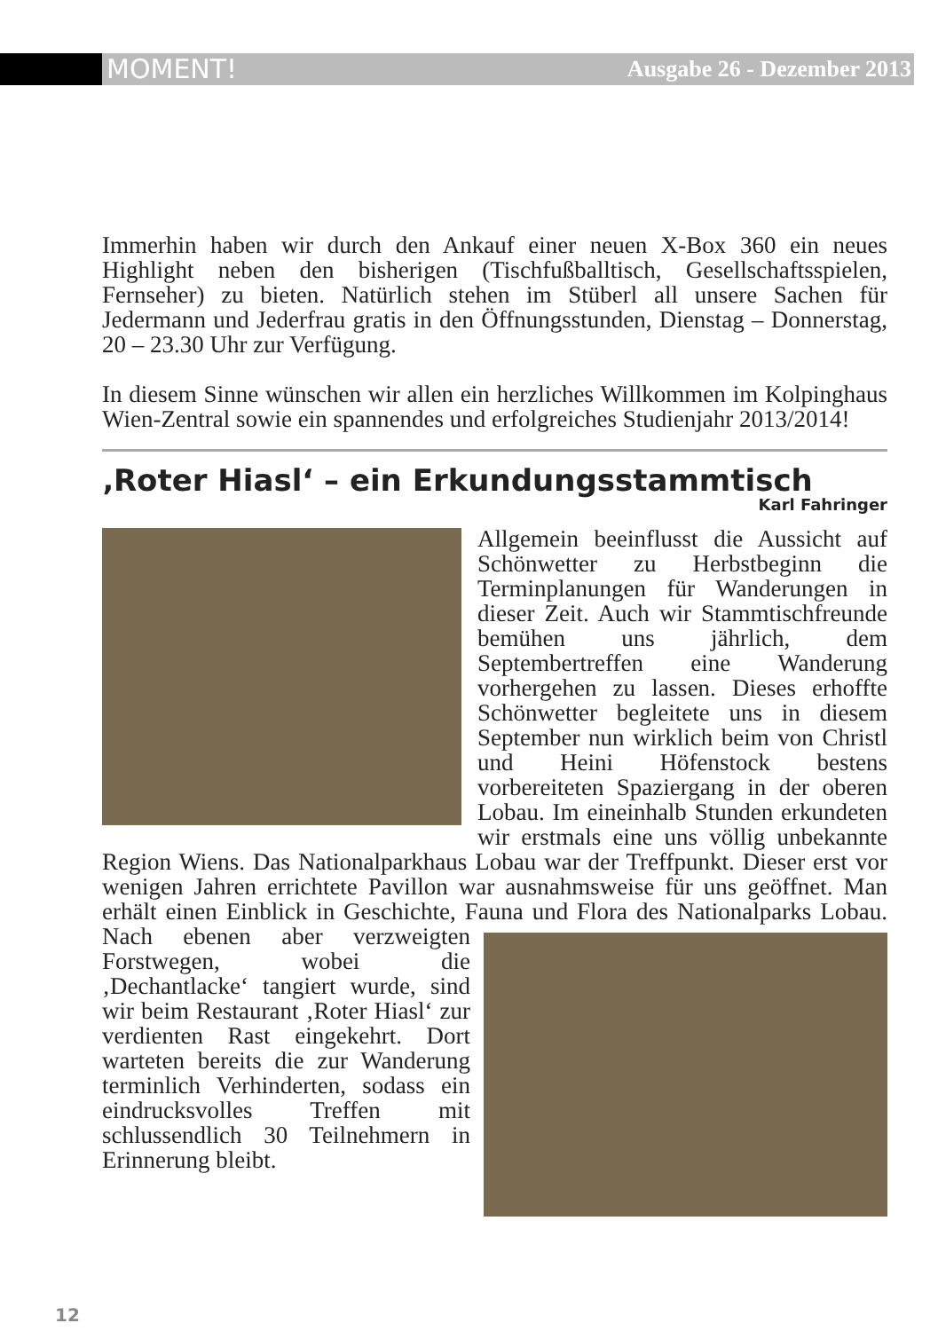MOMENT! Ausgabe 26 - Dezember 2013
Immerhin haben wir durch den Ankauf einer neuen X-Box 360 ein neues Highlight neben den bisherigen (Tischfußballtisch, Gesellschaftsspielen, Fernseher) zu bieten. Natürlich stehen im Stüberl all unsere Sachen für Jedermann und Jederfrau gratis in den Öffnungsstunden, Dienstag – Donnerstag, 20 – 23.30 Uhr zur Verfügung.
In diesem Sinne wünschen wir allen ein herzliches Willkommen im Kolpinghaus Wien-Zentral sowie ein spannendes und erfolgreiches Studienjahr 2013/2014!
‚Roter Hiasl‘ – ein Erkundungsstammtisch
Karl Fahringer
Allgemein beeinflusst die Aussicht auf Schönwetter zu Herbstbeginn die Terminplanungen für Wanderungen in dieser Zeit. Auch wir Stammtischfreunde bemühen uns jährlich, dem Septembertreffen eine Wanderung vorhergehen zu lassen. Dieses erhoffte Schönwetter begleitete uns in diesem September nun wirklich beim von Christl und Heini Höfenstock bestens vorbereiteten Spaziergang in der oberen Lobau. Im eineinhalb Stunden erkundeten wir erstmals eine uns völlig unbekannte Region Wiens. Das Nationalparkhaus Lobau war der Treffpunkt. Dieser erst vor wenigen Jahren errichtete Pavillon war ausnahmsweise für uns geöffnet. Man erhält einen Einblick in Geschichte, Fauna und Flora des Nationalparks Lobau. Nach ebenen aber verzweigten Forstwegen, wobei die ‚Dechantlacke‘ tangiert wurde, sind wir beim Restaurant ‚Roter Hiasl‘ zur verdienten Rast eingekehrt. Dort warteten bereits die zur Wanderung terminlich Verhinderten, sodass ein eindrucksvolles Treffen mit schlussendlich 30 Teilnehmern in Erinnerung bleibt.
12